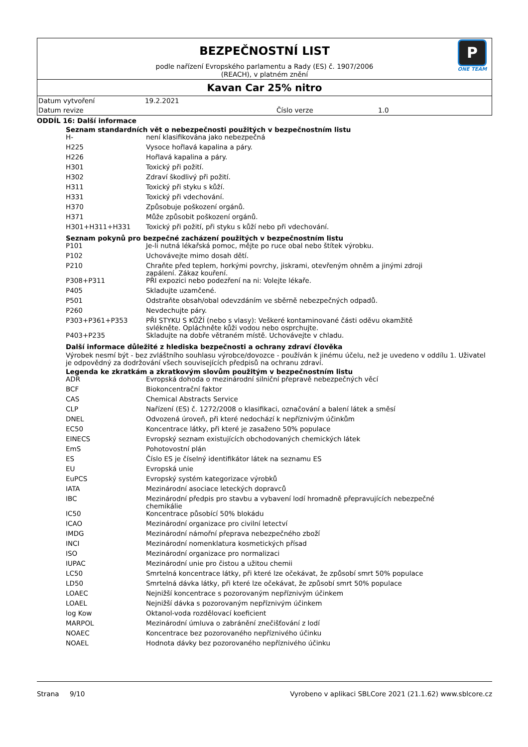P
ONE TEAM
BEZPEČNOSTNÍ LIST
podle nařízení Evropského parlamentu a Rady (ES) č. 1907/2006
(REACH), v platném znění
Kavan Car 25% nitro
| Datum vytvoření | 19.2.2021 | | |
| Datum revize | | Číslo verze | 1.0 |
ODDÍL 16: Další informace
Seznam standardních vět o nebezpečnosti použitých v bezpečnostním listu
| H- | není klasifikována jako nebezpečná |
| H225 | Vysoce hořlavá kapalina a páry. |
| H226 | Hořlavá kapalina a páry. |
| H301 | Toxický při požití. |
| H302 | Zdraví škodlivý při požití. |
| H311 | Toxický při styku s kůží. |
| H331 | Toxický při vdechování. |
| H370 | Způsobuje poškození orgánů. |
| H371 | Může způsobit poškození orgánů. |
| H301+H311+H331 | Toxický při požití, při styku s kůží nebo při vdechování. |
Seznam pokynů pro bezpečné zacházení použitých v bezpečnostním listu
| P101 | Je-li nutná lékařská pomoc, mějte po ruce obal nebo štítek výrobku. |
| P102 | Uchovávejte mimo dosah dětí. |
| P210 | Chraňte před teplem, horkými povrchy, jiskrami, otevřeným ohněm a jinými zdroji zapálení. Zákaz kouření. |
| P308+P311 | PŘI expozici nebo podezření na ni: Volejte lékaře. |
| P405 | Skladujte uzamčené. |
| P501 | Odstraňte obsah/obal odevzdáním ve sběrně nebezpečných odpadů. |
| P260 | Nevdechujte páry. |
| P303+P361+P353 | PŘI STYKU S KŮŽÍ (nebo s vlasy): Veškeré kontaminované části oděvu okamžitě svlékněte. Opláchněte kůži vodou nebo osprchujte. |
| P403+P235 | Skladujte na dobře větraném místě. Uchovávejte v chladu. |
Další informace důležité z hlediska bezpečnosti a ochrany zdraví člověka
Výrobek nesmí být - bez zvláštního souhlasu výrobce/dovozce - používán k jinému účelu, než je uvedeno v oddílu 1. Uživatel je odpovědný za dodržování všech souvisejících předpisů na ochranu zdraví.
Legenda ke zkratkám a zkratkovým slovům použitým v bezpečnostním listu
| ADR | Evropská dohoda o mezinárodní silniční přepravě nebezpečných věcí |
| BCF | Biokoncentrační faktor |
| CAS | Chemical Abstracts Service |
| CLP | Nařízení (ES) č. 1272/2008 o klasifikaci, označování a balení látek a směsí |
| DNEL | Odvozená úroveň, při které nedochází k nepříznivým účinkům |
| EC50 | Koncentrace látky, při které je zasaženo 50% populace |
| EINECS | Evropský seznam existujících obchodovaných chemických látek |
| EmS | Pohotovostní plán |
| ES | Číslo ES je číselný identifikátor látek na seznamu ES |
| EU | Evropská unie |
| EuPCS | Evropský systém kategorizace výrobků |
| IATA | Mezinárodní asociace leteckých dopravců |
| IBC | Mezinárodní předpis pro stavbu a vybavení lodí hromadně přepravujících nebezpečné chemikálie |
| IC50 | Koncentrace působící 50% blokádu |
| ICAO | Mezinárodní organizace pro civilní letectví |
| IMDG | Mezinárodní námořní přeprava nebezpečného zboží |
| INCI | Mezinárodní nomenklatura kosmetických přísad |
| ISO | Mezinárodní organizace pro normalizaci |
| IUPAC | Mezinárodní unie pro čistou a užitou chemii |
| LC50 | Smrtelná koncentrace látky, při které lze očekávat, že způsobí smrt 50% populace |
| LD50 | Smrtelná dávka látky, při které lze očekávat, že způsobí smrt 50% populace |
| LOAEC | Nejnižší koncentrace s pozorovaným nepříznivým účinkem |
| LOAEL | Nejnižší dávka s pozorovaným nepříznivým účinkem |
| log Kow | Oktanol-voda rozdělovací koeficient |
| MARPOL | Mezinárodní úmluva o zabránění znečišťování z lodí |
| NOAEC | Koncentrace bez pozorovaného nepříznivého účinku |
| NOAEL | Hodnota dávky bez pozorovaného nepříznivého účinku |
Strana 9/10 Vyrobeno v aplikaci SBLCore 2021 (21.1.62) www.sblcore.cz